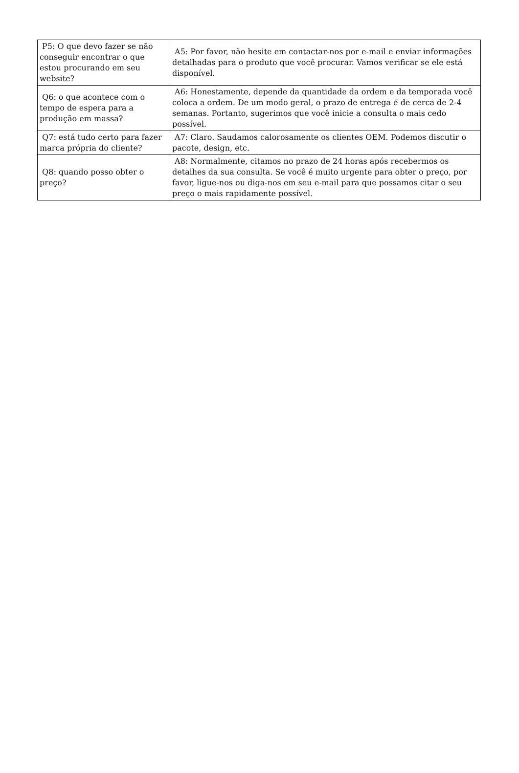| P5: O que devo fazer se não conseguir encontrar o que estou procurando em seu website? | A5: Por favor, não hesite em contactar-nos por e-mail e enviar informações detalhadas para o produto que você procurar. Vamos verificar se ele está disponível. |
| Q6: o que acontece com o tempo de espera para a produção em massa? | A6: Honestamente, depende da quantidade da ordem e da temporada você coloca a ordem. De um modo geral, o prazo de entrega é de cerca de 2-4 semanas. Portanto, sugerimos que você inicie a consulta o mais cedo possível. |
| Q7: está tudo certo para fazer marca própria do cliente? | A7: Claro. Saudamos calorosamente os clientes OEM. Podemos discutir o pacote, design, etc. |
| Q8: quando posso obter o preço? | A8: Normalmente, citamos no prazo de 24 horas após recebermos os detalhes da sua consulta. Se você é muito urgente para obter o preço, por favor, ligue-nos ou diga-nos em seu e-mail para que possamos citar o seu preço o mais rapidamente possível. |